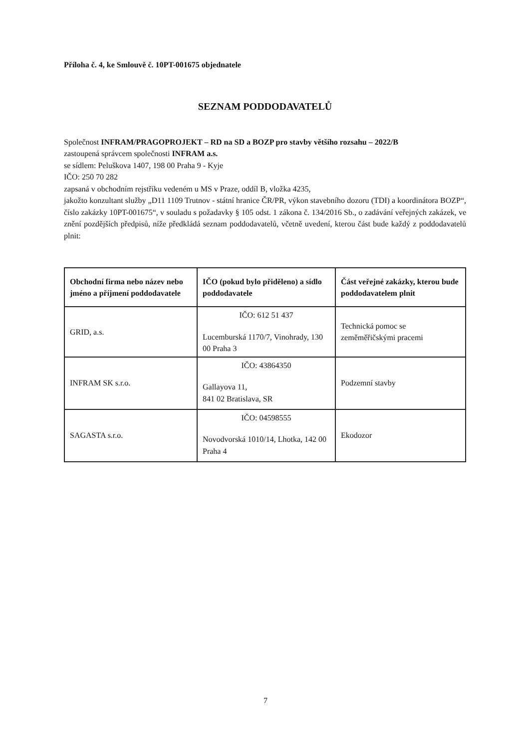Příloha č. 4, ke Smlouvě č. 10PT-001675 objednatele
SEZNAM PODDODAVATELŮ
Společnost INFRAM/PRAGOPROJEKT – RD na SD a BOZP pro stavby většího rozsahu – 2022/B
zastoupená správcem společnosti INFRAM a.s.
se sídlem: Peluškova 1407, 198 00 Praha 9 - Kyje
IČO: 250 70 282
zapsaná v obchodním rejstříku vedeném u MS v Praze, oddíl B, vložka 4235,
jakožto konzultant služby „D11 1109 Trutnov - státní hranice ČR/PR, výkon stavebního dozoru (TDI) a koordinátora BOZP“, číslo zakázky 10PT-001675“, v souladu s požadavky § 105 odst. 1 zákona č. 134/2016 Sb., o zadávání veřejných zakázek, ve znění pozdějších předpisů, níže předkládá seznam poddodavatelů, včetně uvedení, kterou část bude každý z poddodavatelů plnit:
| Obchodní firma nebo název nebo jméno a příjmení poddodavatele | IČO (pokud bylo přiděleno) a sídlo poddodavatele | Část veřejné zakázky, kterou bude poddodavatelem plnit |
| --- | --- | --- |
| GRID, a.s. | IČO: 612 51 437 Lucemburská 1170/7, Vinohrady, 130 00 Praha 3 | Technická pomoc se zeměměřičskými pracemi |
| INFRAM SK s.r.o. | IČO: 43864350 Gallayova 11, 841 02 Bratislava, SR | Podzemní stavby |
| SAGASTA s.r.o. | IČO: 04598555 Novodvorská 1010/14, Lhotka, 142 00 Praha 4 | Ekodozor |
7